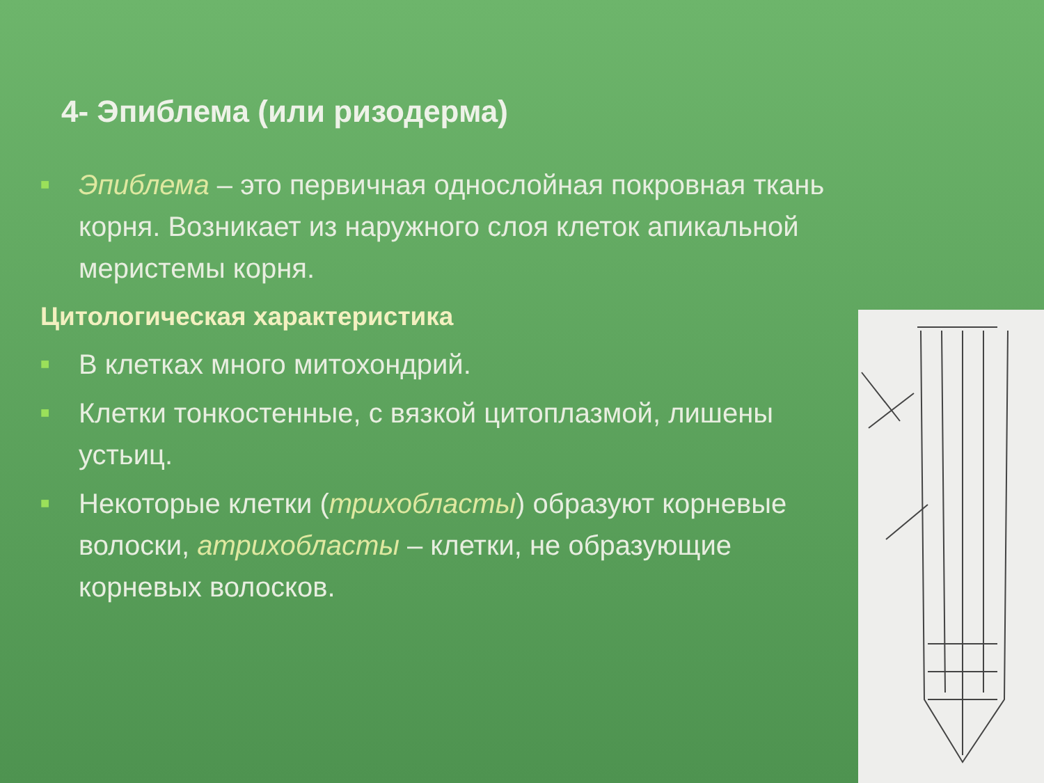4- Эпиблема (или ризодерма)
■ Эпиблема – это первичная однослойная покровная ткань корня. Возникает из наружного слоя клеток апикальной меристемы корня.
Цитологическая характеристика
■ В клетках много митохондрий.
■ Клетки тонкостенные, с вязкой цитоплазмой, лишены устьиц.
■ Некоторые клетки (трихобласты) образуют корневые волоски, атрихобласты – клетки, не образующие корневых волосков.